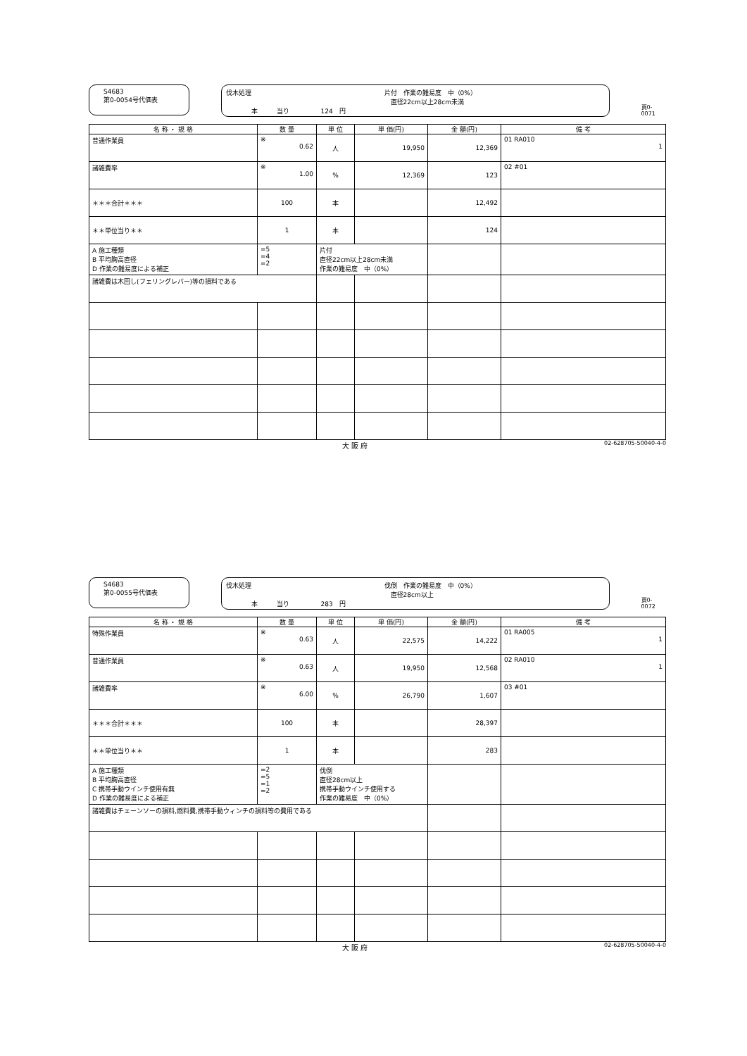S4683
第0-0054号代価表
伐木処理　　　　　　　　　　　　　　　　　　　　　片付　作業の難易度　中（0%）
　　　　　　　　　　　　　　　　　　　　　　　　　　直径22cm以上28cm未満
　　　　本　　　当り　　　　　124　円
頁0-0071
| 名 称 ・ 規 格 | 数 量 | 単 位 | 単 価(円) | 金 額(円) | 備 考 |
| --- | --- | --- | --- | --- | --- |
| 普通作業員 | ※ 0.62 | 人 | 19,950 | 12,369 | 01 RA010 1 |
| 諸雑費率 | ※ 1.00 | % | 12,369 | 123 | 02 #01 |
| ＊＊＊合計＊＊＊ | 100 | 本 | | 12,492 | |
| ＊＊単位当り＊＊ | 1 | 本 | | 124 | |
| A 施工種類 B 平均胸高直径 D 作業の難易度による補正 | =5 =4 =2 | 片付 直径22cm以上28cm未満 作業の難易度 中（0%） | | | |
| 諸雑費は木回し(フェリングレバー)等の損料である | | | | | |
大 阪 府 02-628705-50040-4-0
S4683
第0-0055号代価表
伐木処理　　　　　　　　　　　　　　　　　　　　　伐倒　作業の難易度　中（0%）
　　　　　　　　　　　　　　　　　　　　　　　　　　直径28cm以上
　　　　本　　　当り　　　　　283　円
頁0-0072
| 名 称 ・ 規 格 | 数 量 | 単 位 | 単 価(円) | 金 額(円) | 備 考 |
| --- | --- | --- | --- | --- | --- |
| 特殊作業員 | ※ 0.63 | 人 | 22,575 | 14,222 | 01 RA005 1 |
| 普通作業員 | ※ 0.63 | 人 | 19,950 | 12,568 | 02 RA010 1 |
| 諸雑費率 | ※ 6.00 | % | 26,790 | 1,607 | 03 #01 |
| ＊＊＊合計＊＊＊ | 100 | 本 | | 28,397 | |
| ＊＊単位当り＊＊ | 1 | 本 | | 283 | |
| A 施工種類 B 平均胸高直径 C 携帯手動ウインチ使用有無 D 作業の難易度による補正 | =2 =5 =1 =2 | 伐倒 直径28cm以上 携帯手動ウインチ使用する 作業の難易度 中（0%） | | | |
| 諸雑費はチェーンソーの損料,燃料費,携帯手動ウィンチの損料等の費用である | | | | | |
大 阪 府 02-628705-50040-4-0